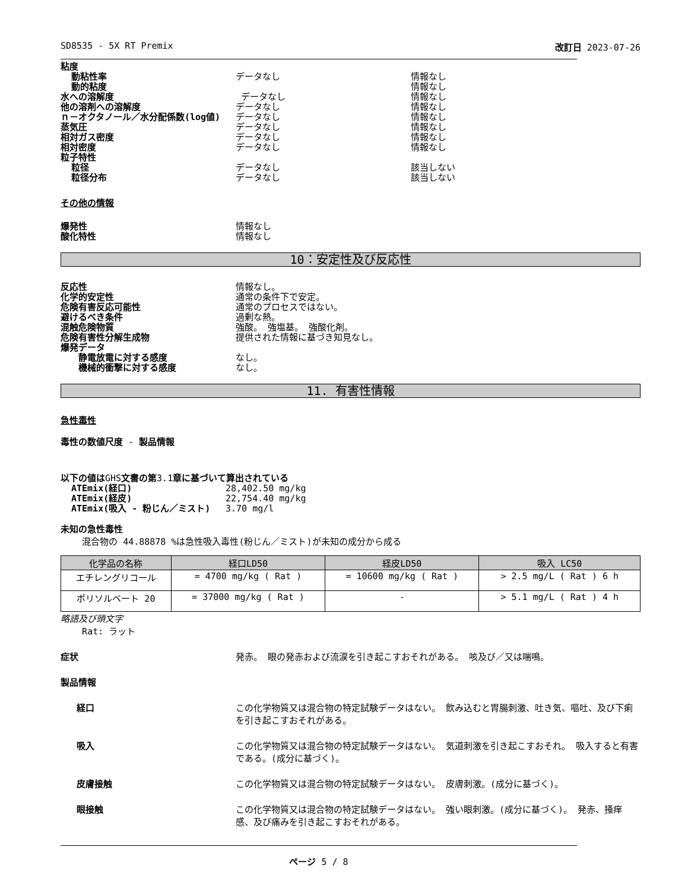SD8535 - 5X RT Premix 改訂日 2023-07-26
粘度
動粘性率 データなし 情報なし
動的粘度 情報なし
水への溶解度 データなし 情報なし
他の溶剤への溶解度 データなし 情報なし
ｎ－オクタノール／水分配係数(log値) データなし 情報なし
蒸気圧 データなし 情報なし
相対ガス密度 データなし 情報なし
相対密度 データなし 情報なし
粒子特性
粒径 データなし 該当しない
粒径分布 データなし 該当しない
その他の情報
爆発性 情報なし
酸化特性 情報なし
10：安定性及び反応性
反応性 情報なし。
化学的安定性 通常の条件下で安定。
危険有害反応可能性 通常のプロセスではない。
避けるべき条件 過剰な熱。
混触危険物質 強酸。 強塩基。 強酸化剤。
危険有害性分解生成物 提供された情報に基づき知見なし。
爆発データ
静電放電に対する感度 なし。
機械的衝撃に対する感度 なし。
11. 有害性情報
急性毒性
毒性の数値尺度 - 製品情報
以下の値はGHS文書の第3.1章に基づいて算出されている
ATEmix(経口) 28,402.50 mg/kg
ATEmix(経皮) 22,754.40 mg/kg
ATEmix(吸入 - 粉じん／ミスト) 3.70 mg/l
未知の急性毒性
混合物の 44.88878 %は急性吸入毒性(粉じん／ミスト)が未知の成分から成る
| 化学品の名称 | 経口LD50 | 経皮LD50 | 吸入 LC50 |
| --- | --- | --- | --- |
| エチレングリコール | = 4700 mg/kg ( Rat ) | = 10600 mg/kg ( Rat ) | > 2.5 mg/L ( Rat ) 6 h |
| ポリソルベート 20 | = 37000 mg/kg ( Rat ) | - | > 5.1 mg/L ( Rat ) 4 h |
略語及び頭文字
Rat: ラット
症状 発赤。 眼の発赤および流涙を引き起こすおそれがある。 咳及び／又は喘鳴。
製品情報
経口 この化学物質又は混合物の特定試験データはない。 飲み込むと胃腸刺激、吐き気、嘔吐、及び下痢を引き起こすおそれがある。
吸入 この化学物質又は混合物の特定試験データはない。 気道刺激を引き起こすおそれ。 吸入すると有害である。(成分に基づく)。
皮膚接触 この化学物質又は混合物の特定試験データはない。 皮膚刺激。(成分に基づく)。
眼接触 この化学物質又は混合物の特定試験データはない。 強い眼刺激。(成分に基づく)。 発赤、掻痒感、及び痛みを引き起こすおそれがある。
ページ 5 / 8